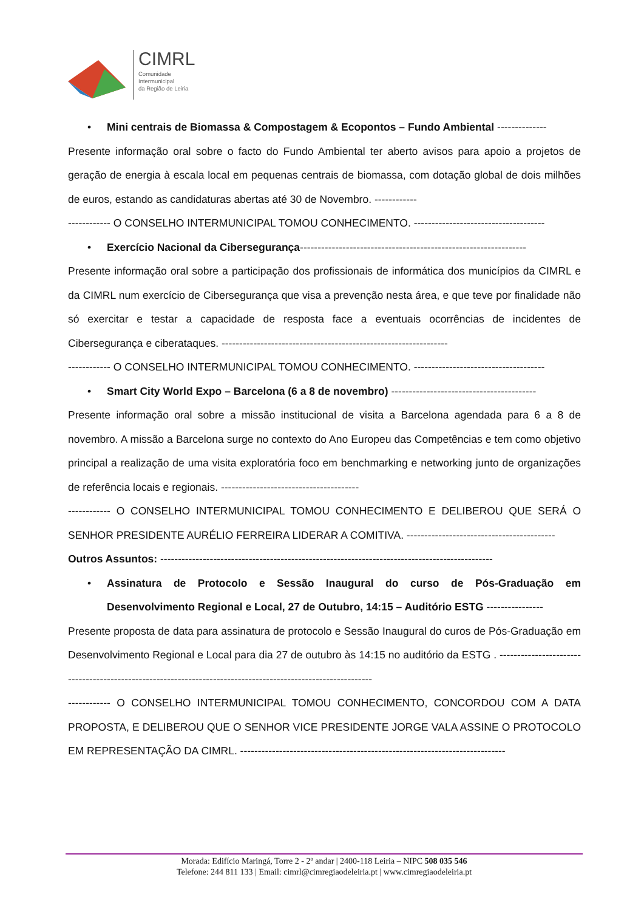CIMRL
Comunidade
Intermunicipal
da Região de Leiria
• Mini centrais de Biomassa & Compostagem & Ecopontos – Fundo Ambiental --------------
Presente informação oral sobre o facto do Fundo Ambiental ter aberto avisos para apoio a projetos de geração de energia à escala local em pequenas centrais de biomassa, com dotação global de dois milhões de euros, estando as candidaturas abertas até 30 de Novembro. ------------
------------ O CONSELHO INTERMUNICIPAL TOMOU CONHECIMENTO. -------------------------------------
• Exercício Nacional da Cibersegurança----------------------------------------------------------------
Presente informação oral sobre a participação dos profissionais de informática dos municípios da CIMRL e da CIMRL num exercício de Cibersegurança que visa a prevenção nesta área, e que teve por finalidade não só exercitar e testar a capacidade de resposta face a eventuais ocorrências de incidentes de Cibersegurança e ciberataques. ----------------------------------------------------------------
------------ O CONSELHO INTERMUNICIPAL TOMOU CONHECIMENTO. -------------------------------------
• Smart City World Expo – Barcelona (6 a 8 de novembro) -----------------------------------------
Presente informação oral sobre a missão institucional de visita a Barcelona agendada para 6 a 8 de novembro. A missão a Barcelona surge no contexto do Ano Europeu das Competências e tem como objetivo principal a realização de uma visita exploratória foco em benchmarking e networking junto de organizações de referência locais e regionais. ---------------------------------------
------------ O CONSELHO INTERMUNICIPAL TOMOU CONHECIMENTO E DELIBEROU QUE SERÁ O SENHOR PRESIDENTE AURÉLIO FERREIRA LIDERAR A COMITIVA. ------------------------------------------
Outros Assuntos: ----------------------------------------------------------------------------------------------
• Assinatura de Protocolo e Sessão Inaugural do curso de Pós-Graduação em Desenvolvimento Regional e Local, 27 de Outubro, 14:15 – Auditório ESTG ----------------
Presente proposta de data para assinatura de protocolo e Sessão Inaugural do curos de Pós-Graduação em Desenvolvimento Regional e Local para dia 27 de outubro às 14:15 no auditório da ESTG . -------------------------------------------------------------------------------------------------------------
------------ O CONSELHO INTERMUNICIPAL TOMOU CONHECIMENTO, CONCORDOU COM A DATA PROPOSTA, E DELIBEROU QUE O SENHOR VICE PRESIDENTE JORGE VALA ASSINE O PROTOCOLO EM REPRESENTAÇÃO DA CIMRL. ---------------------------------------------------------------------------
Morada: Edifício Maringá, Torre 2 - 2º andar | 2400-118 Leiria – NIPC 508 035 546
Telefone: 244 811 133 | Email: cimrl@cimregiaodeleiria.pt | www.cimregiaodeleiria.pt